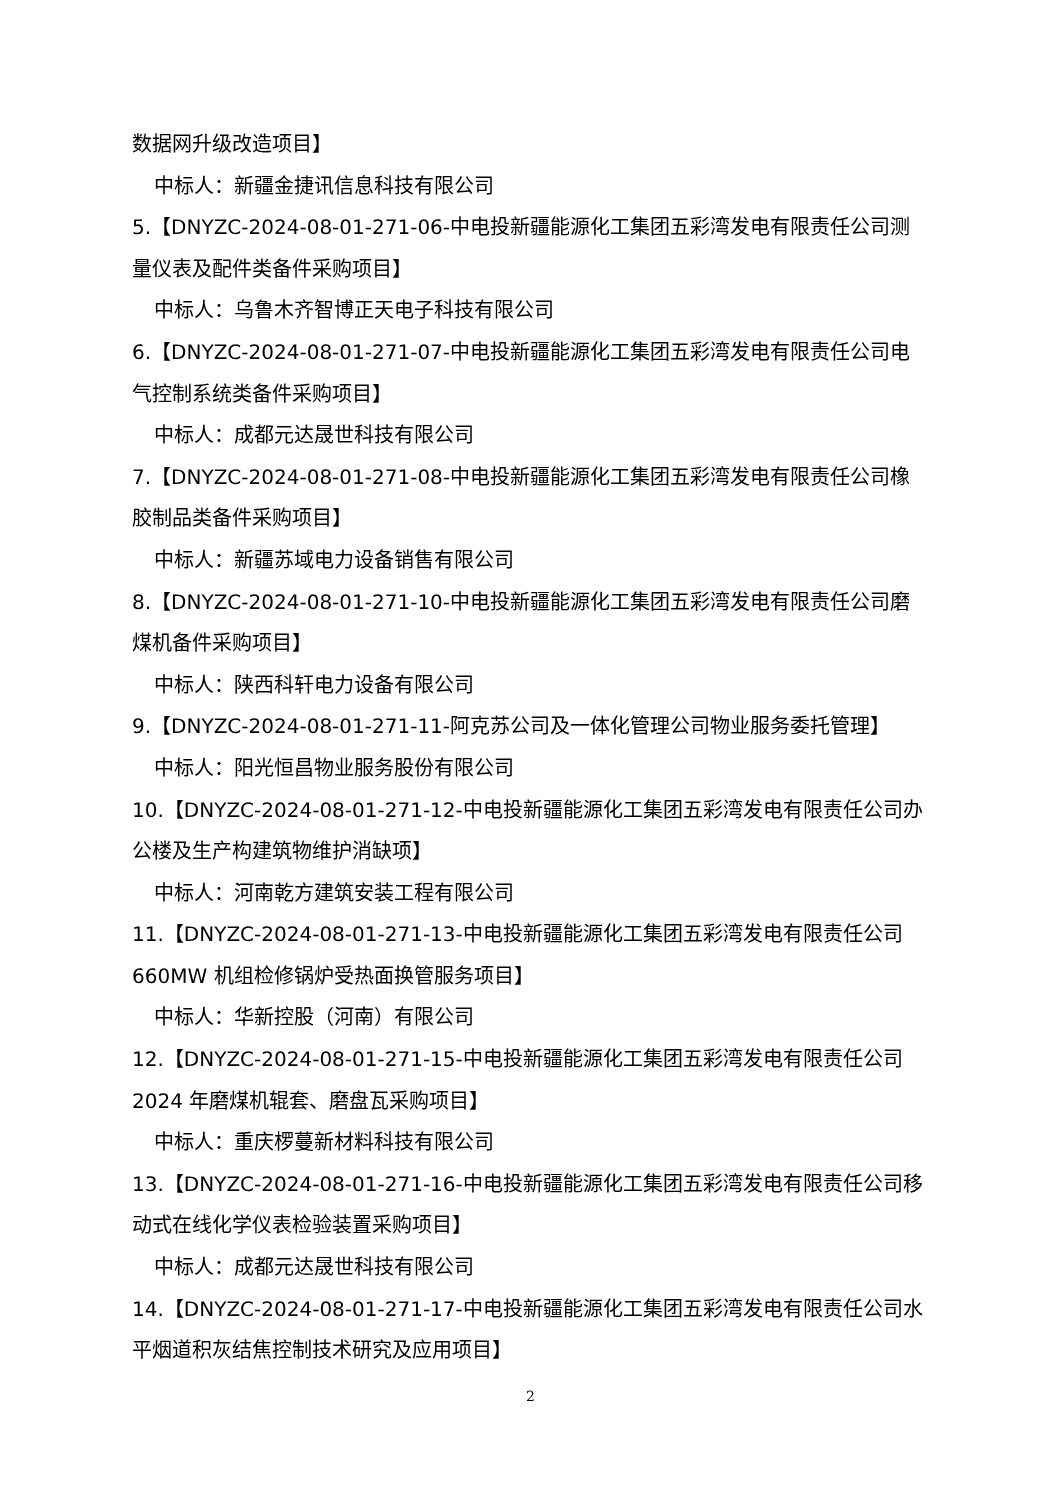数据网升级改造项目】
中标人：新疆金捷讯信息科技有限公司
5.【DNYZC-2024-08-01-271-06-中电投新疆能源化工集团五彩湾发电有限责任公司测量仪表及配件类备件采购项目】
中标人：乌鲁木齐智博正天电子科技有限公司
6.【DNYZC-2024-08-01-271-07-中电投新疆能源化工集团五彩湾发电有限责任公司电气控制系统类备件采购项目】
中标人：成都元达晟世科技有限公司
7.【DNYZC-2024-08-01-271-08-中电投新疆能源化工集团五彩湾发电有限责任公司橡胶制品类备件采购项目】
中标人：新疆苏域电力设备销售有限公司
8.【DNYZC-2024-08-01-271-10-中电投新疆能源化工集团五彩湾发电有限责任公司磨煤机备件采购项目】
中标人：陕西科轩电力设备有限公司
9.【DNYZC-2024-08-01-271-11-阿克苏公司及一体化管理公司物业服务委托管理】
中标人：阳光恒昌物业服务股份有限公司
10.【DNYZC-2024-08-01-271-12-中电投新疆能源化工集团五彩湾发电有限责任公司办公楼及生产构建筑物维护消缺项】
中标人：河南乾方建筑安装工程有限公司
11.【DNYZC-2024-08-01-271-13-中电投新疆能源化工集团五彩湾发电有限责任公司660MW 机组检修锅炉受热面换管服务项目】
中标人：华新控股（河南）有限公司
12.【DNYZC-2024-08-01-271-15-中电投新疆能源化工集团五彩湾发电有限责任公司2024 年磨煤机辊套、磨盘瓦采购项目】
中标人：重庆椤蔓新材料科技有限公司
13.【DNYZC-2024-08-01-271-16-中电投新疆能源化工集团五彩湾发电有限责任公司移动式在线化学仪表检验装置采购项目】
中标人：成都元达晟世科技有限公司
14.【DNYZC-2024-08-01-271-17-中电投新疆能源化工集团五彩湾发电有限责任公司水平烟道积灰结焦控制技术研究及应用项目】
2